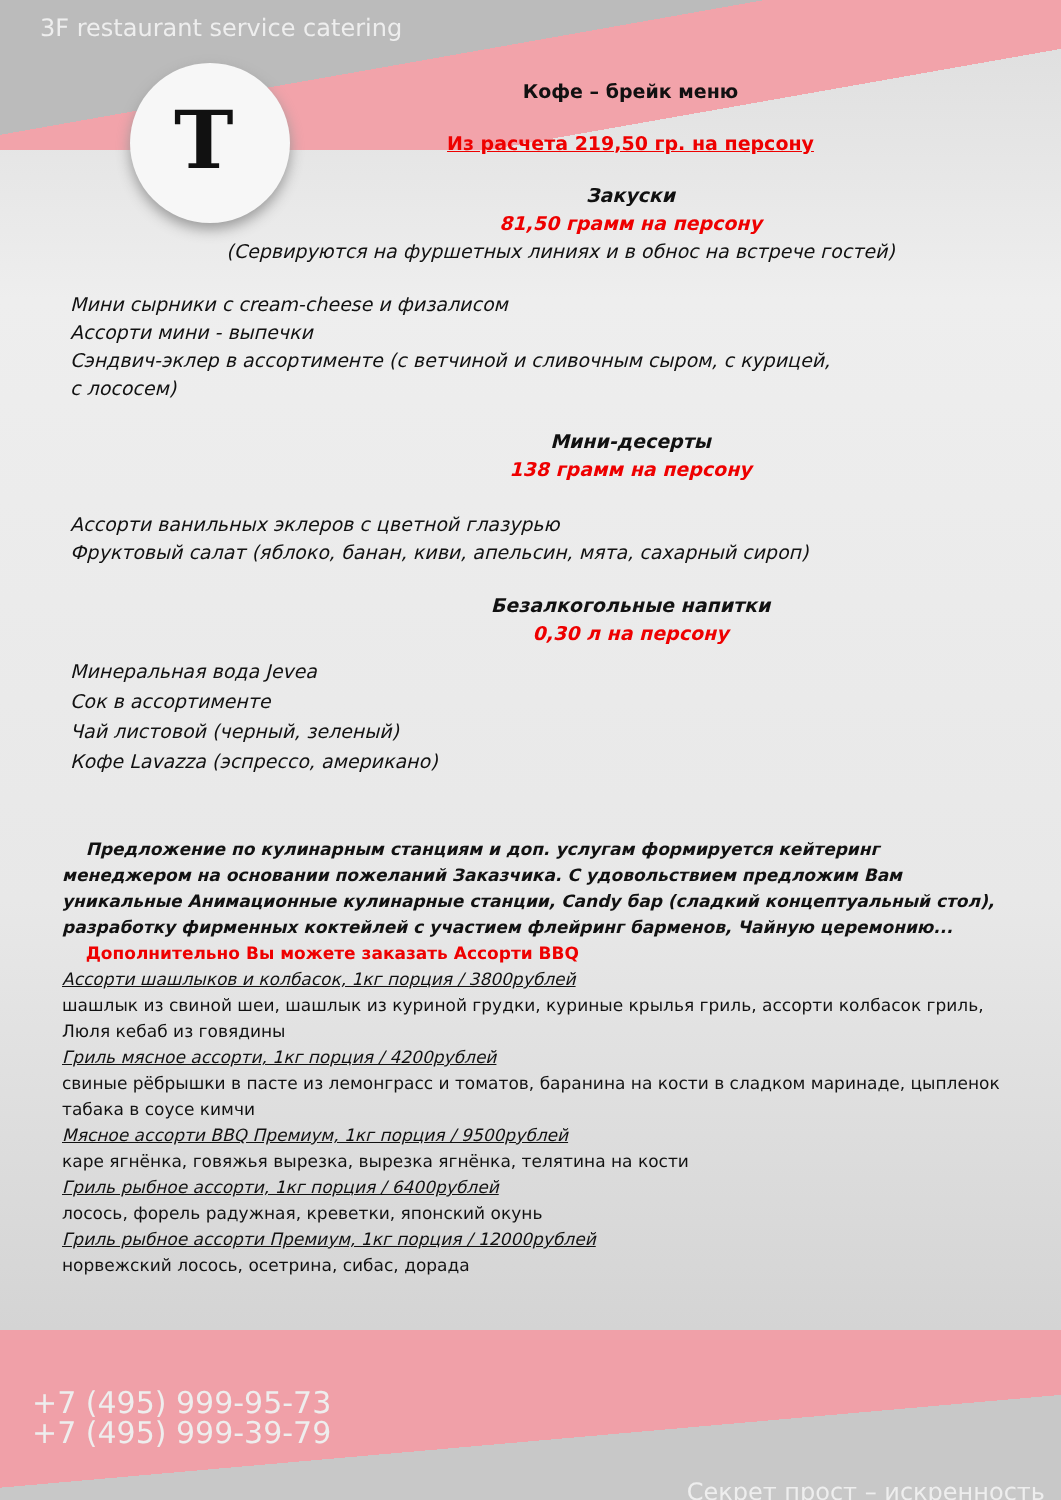T
3F restaurant service catering
Кофе – брейк меню
Из расчета 219,50 гр. на персону
Закуски
81,50 грамм на персону
(Сервируются на фуршетных линиях и в обнос на встрече гостей)
Мини сырники с cream-cheese и физалисом
Ассорти мини - выпечки
Сэндвич-эклер в ассортименте (с ветчиной и сливочным сыром, с курицей,
с лососем)
Мини-десерты
138 грамм на персону
Ассорти ванильных эклеров с цветной глазурью
Фруктовый салат (яблоко, банан, киви, апельсин, мята, сахарный сироп)
Безалкогольные напитки
0,30 л на персону
Минеральная вода Jevea
Сок в ассортименте
Чай листовой (черный, зеленый)
Кофе Lavazza (эспрессо, американо)
Предложение по кулинарным станциям и доп. услугам формируется кейтеринг менеджером на основании пожеланий Заказчика. С удовольствием предложим Вам уникальные Анимационные кулинарные станции, Candy бар (сладкий концептуальный стол), разработку фирменных коктейлей с участием флейринг барменов, Чайную церемонию...
Дополнительно Вы можете заказать Ассорти BBQ
Ассорти шашлыков и колбасок, 1кг порция / 3800рублей
шашлык из свиной шеи, шашлык из куриной грудки, куриные крылья гриль, ассорти колбасок гриль, Люля кебаб из говядины
Гриль мясное ассорти, 1кг порция / 4200рублей
свиные рёбрышки в пасте из лемонграсс и томатов, баранина на кости в сладком маринаде, цыпленок табака в соусе кимчи
Мясное ассорти BBQ Премиум, 1кг порция / 9500рублей
каре ягнёнка, говяжья вырезка, вырезка ягнёнка, телятина на кости
Гриль рыбное ассорти, 1кг порция / 6400рублей
лосось, форель радужная, креветки, японский окунь
Гриль рыбное ассорти Премиум, 1кг порция / 12000рублей
норвежский лосось, осетрина, сибас, дорада
+7 (495) 999-95-73
+7 (495) 999-39-79
Секрет прост – искренность